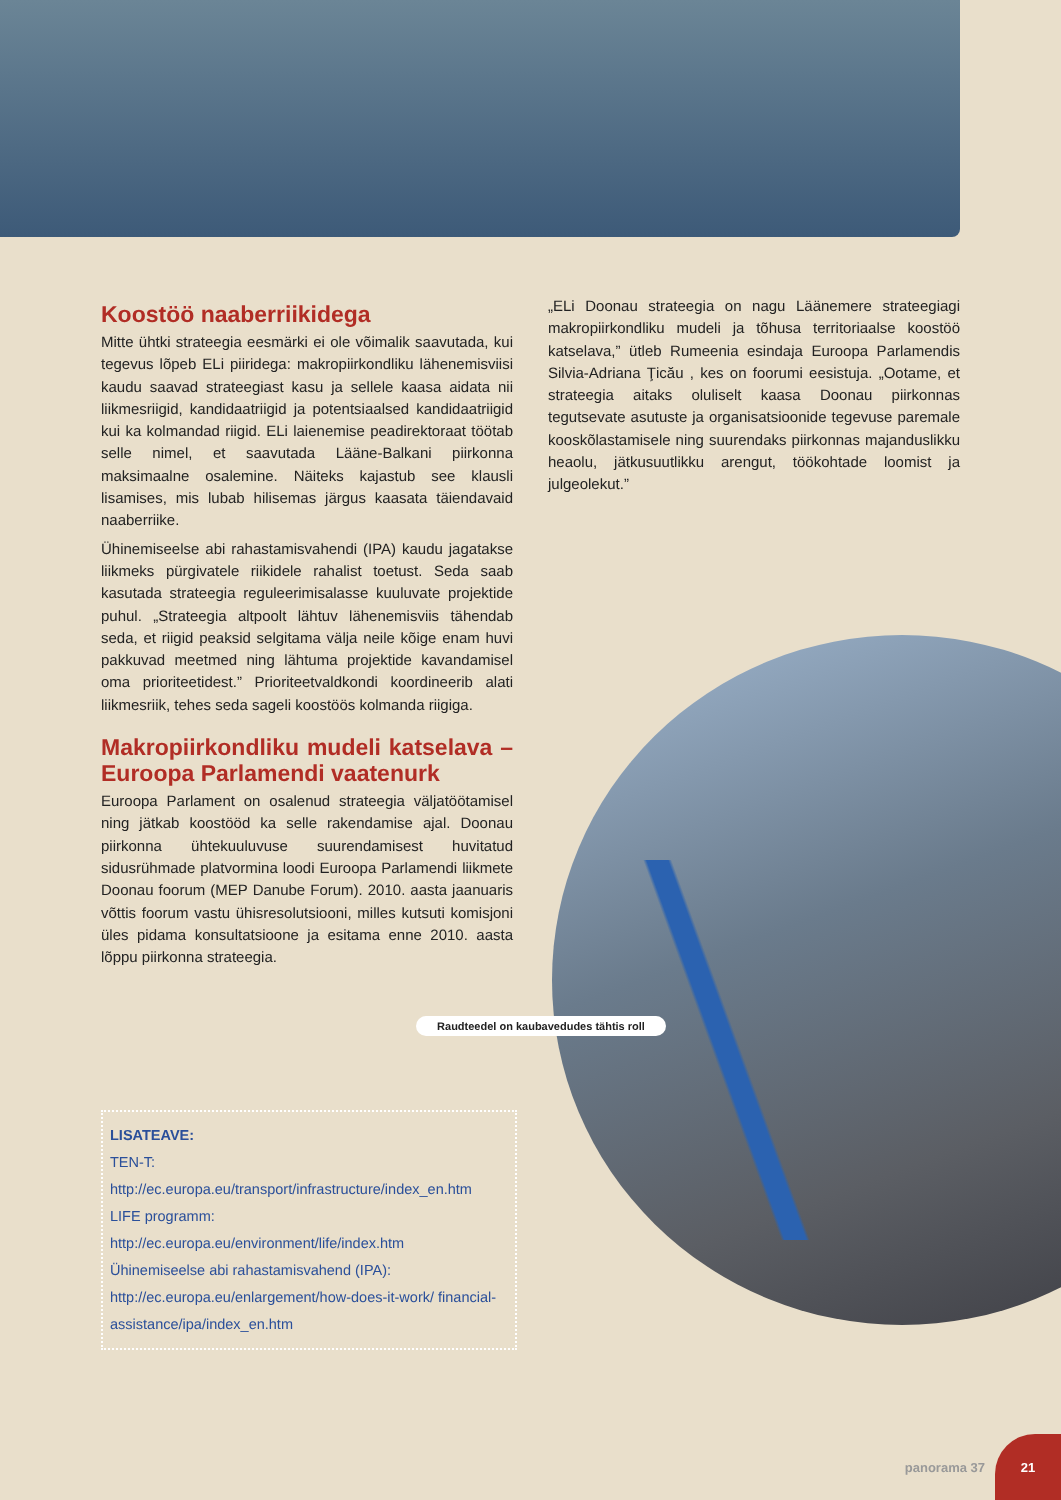Koostöö naaberriikidega
Mitte ühtki strateegia eesmärki ei ole võimalik saavutada, kui tegevus lõpeb ELi piiridega: makropiirkondliku lähenemisviisi kaudu saavad strateegiast kasu ja sellele kaasa aidata nii liikmesriigid, kandidaatriigid ja potentsiaalsed kandidaatriigid kui ka kolmandad riigid. ELi laienemise peadirektoraat töötab selle nimel, et saavutada Lääne-Balkani piirkonna maksimaalne osalemine. Näiteks kajastub see klausli lisamises, mis lubab hilisemas järgus kaasata täiendavaid naaberriike.
Ühinemiseelse abi rahastamisvahendi (IPA) kaudu jagatakse liikmeks pürgivatele riikidele rahalist toetust. Seda saab kasutada strateegia reguleerimisalasse kuuluvate projektide puhul. „Strateegia altpoolt lähtuv lähenemisviis tähendab seda, et riigid peaksid selgitama välja neile kõige enam huvi pakkuvad meetmed ning lähtuma projektide kavandamisel oma prioriteetidest.” Prioriteetvaldkondi koordineerib alati liikmesriik, tehes seda sageli koostöös kolmanda riigiga.
Makropiirkondliku mudeli katselava – Euroopa Parlamendi vaatenurk
Euroopa Parlament on osalenud strateegia väljatöötamisel ning jätkab koostööd ka selle rakendamise ajal. Doonau piirkonna ühtekuuluvuse suurendamisest huvitatud sidusrühmade platvormina loodi Euroopa Parlamendi liikmete Doonau foorum (MEP Danube Forum). 2010. aasta jaanuaris võttis foorum vastu ühisresolutsiooni, milles kutsuti komisjoni üles pidama konsultatsioone ja esitama enne 2010. aasta lõppu piirkonna strateegia.
„ELi Doonau strateegia on nagu Läänemere strateegiagi makropiirkondliku mudeli ja tõhusa territoriaalse koostöö katselava,” ütleb Rumeenia esindaja Euroopa Parlamendis Silvia-Adriana Ţicău , kes on foorumi eesistuja. „Ootame, et strateegia aitaks oluliselt kaasa Doonau piirkonnas tegutsevate asutuste ja organisatsioonide tegevuse paremale kooskõlastamisele ning suurendaks piirkonnas majanduslikku heaolu, jätkusuutlikku arengut, töökohtade loomist ja julgeolekut.”
Raudteedel on kaubavedudes tähtis roll
LISATEAVE:
TEN-T:
http://ec.europa.eu/transport/infrastructure/index_en.htm
LIFE programm:
http://ec.europa.eu/environment/life/index.htm
Ühinemiseelse abi rahastamisvahend (IPA):
http://ec.europa.eu/enlargement/how-does-it-work/ financial-assistance/ipa/index_en.htm
panorama 37
21